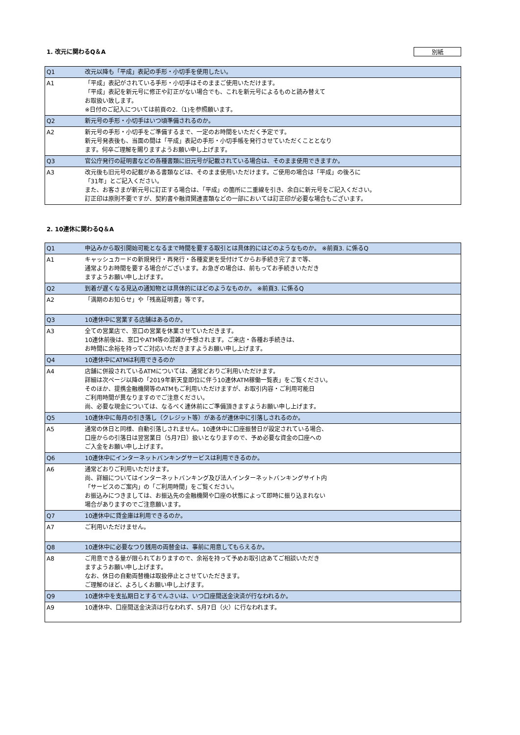1. 改元に関わるQ＆A 別紙
| Q1 | 改元以降も「平成」表記の手形・小切手を使用したい。 |
| A1 | 「平成」表記がされている手形・小切手はそのままご使用いただけます。 「平成」表記を新元号に修正や訂正がない場合でも、これを新元号によるものと読み替えて お取扱い致します。 ※日付のご記入については前頁の2.（1)を参照願います。 |
| Q2 | 新元号の手形・小切手はいつ頃準備されるのか。 |
| A2 | 新元号の手形・小切手をご準備するまで、一定のお時間をいただく予定です。 新元号発表後も、当面の間は「平成」表記の手形・小切手帳を発行させていただくこととなり ます。何卒ご理解を賜りますようお願い申し上げます。 |
| Q3 | 官公庁発行の証明書などの各種書類に旧元号が記載されている場合は、そのまま使用できますか。 |
| A3 | 改元後も旧元号の記載がある書類などは、そのまま使用いただけます。ご使用の場合は「平成」の後ろに 「31年」とご記入ください。 また、お客さまが新元号に訂正する場合は、「平成」の箇所に二重線を引き、余白に新元号をご記入ください。 訂正印は原則不要ですが、契約書や融資関連書類などの一部においては訂正印が必要な場合もございます。 |
2. 10連休に関わるQ＆A
| Q1 | 申込みから取引開始可能となるまで時間を要する取引とは具体的にはどのようなものか。 ※前頁3. に係るQ |
| A1 | キャッシュカードの新規発行・再発行・各種変更を受付けてからお手続き完了まで等、 通常よりお時間を要する場合がございます。お急ぎの場合は、前もってお手続きいただき ますようお願い申し上げます。 |
| Q2 | 到着が遅くなる見込の通知物とは具体的にはどのようなものか。 ※前頁3. に係るQ |
| A2 | 「満期のお知らせ」や「残高証明書」等です。 |
| Q3 | 10連休中に営業する店舗はあるのか。 |
| A3 | 全ての営業店で、窓口の営業を休業させていただきます。 10連休前後は、窓口やATM等の混雑が予想されます。ご来店・各種お手続きは、 お時間に余裕を持ってご対応いただきますようお願い申し上げます。 |
| Q4 | 10連休中にATMは利用できるのか |
| A4 | 店舗に併設されているATMについては、通常どおりご利用いただけます。 詳細は次ページ以降の「2019年新天皇即位に伴う10連休ATM稼働一覧表」をご覧ください。 そのほか、提携金融機関等のATMもご利用いただけますが、お取引内容・ご利用可能日 ご利用時間が異なりますのでご注意ください。 尚、必要な現金については、なるべく連休前にご準備頂きますようお願い申し上げます。 |
| Q5 | 10連休中に毎月の引き落し（クレジット等）があるが連休中に引落しされるのか。 |
| A5 | 通常の休日と同様、自動引落しされません。10連休中に口座振替日が設定されている場合、 口座からの引落日は翌営業日（5月7日）扱いとなりますので、予め必要な資金の口座への ご入金をお願い申し上げます。 |
| Q6 | 10連休中にインターネットバンキングサービスは利用できるのか。 |
| A6 | 通常どおりご利用いただけます。 尚、詳細についてはインターネットバンキング及び法人インターネットバンキングサイト内 「サービスのご案内」の「ご利用時間」をご覧ください。 お振込みにつきましては、お振込先の金融機関や口座の状態によって即時に振り込まれない 場合がありますのでご注意願います。 |
| Q7 | 10連休中に貸金庫は利用できるのか。 |
| A7 | ご利用いただけません。 |
| Q8 | 10連休中に必要なつり銭用の両替金は、事前に用意してもらえるか。 |
| A8 | ご用意できる量が限られておりますので、余裕を持って予めお取引店あてご相談いただき ますようお願い申し上げます。 なお、休日の自動両替機は取扱停止とさせていただきます。 ご理解のほど、よろしくお願い申し上げます。 |
| Q9 | 10連休中を支払期日とするでんさいは、いつ口座間送金決済が行なわれるか。 |
| A9 | 10連休中、口座間送金決済は行なわれず、5月7日（火）に行なわれます。 |